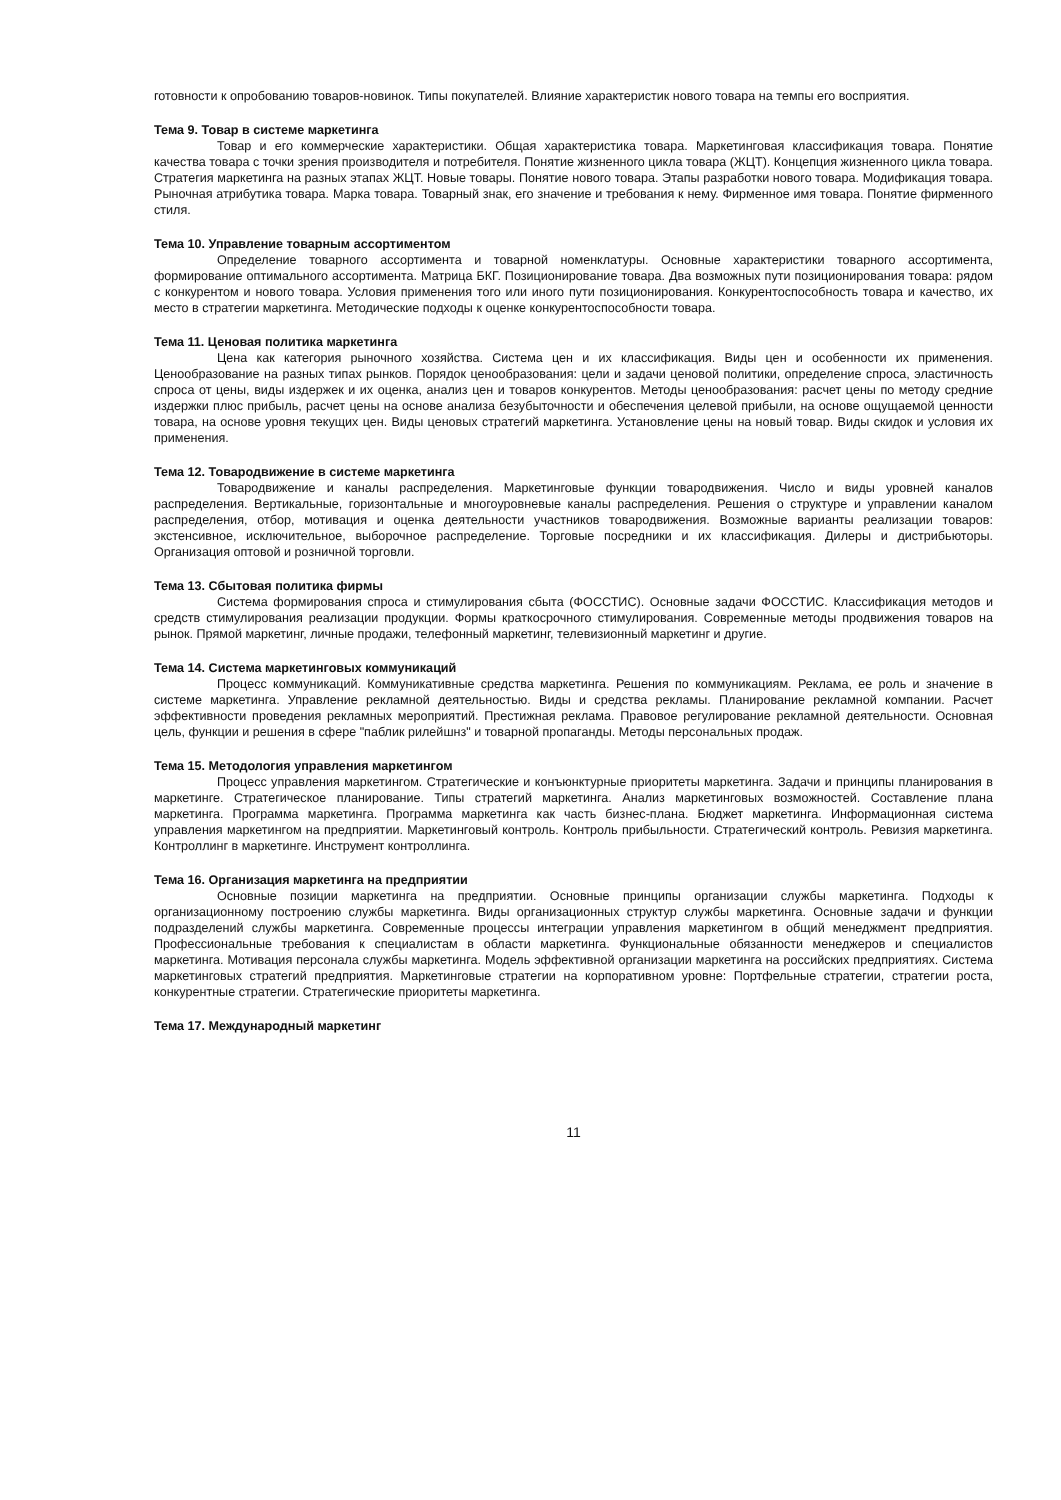готовности к опробованию товаров-новинок. Типы покупателей. Влияние характеристик нового товара на темпы его восприятия.
Тема 9. Товар в системе маркетинга
Товар и его коммерческие характеристики. Общая характеристика товара. Маркетинговая классификация товара. Понятие качества товара с точки зрения производителя и потребителя. Понятие жизненного цикла товара (ЖЦТ). Концепция жизненного цикла товара. Стратегия маркетинга на разных этапах ЖЦТ. Новые товары. Понятие нового товара. Этапы разработки нового товара. Модификация товара. Рыночная атрибутика товара. Марка товара. Товарный знак, его значение и требования к нему. Фирменное имя товара. Понятие фирменного стиля.
Тема 10. Управление товарным ассортиментом
Определение товарного ассортимента и товарной номенклатуры. Основные характеристики товарного ассортимента, формирование оптимального ассортимента. Матрица БКГ. Позиционирование товара. Два возможных пути позиционирования товара: рядом с конкурентом и нового товара. Условия применения того или иного пути позиционирования. Конкурентоспособность товара и качество, их место в стратегии маркетинга. Методические подходы к оценке конкурентоспособности товара.
Тема 11. Ценовая политика маркетинга
Цена как категория рыночного хозяйства. Система цен и их классификация. Виды цен и особенности их применения. Ценообразование на разных типах рынков. Порядок ценообразования: цели и задачи ценовой политики, определение спроса, эластичность спроса от цены, виды издержек и их оценка, анализ цен и товаров конкурентов. Методы ценообразования: расчет цены по методу средние издержки плюс прибыль, расчет цены на основе анализа безубыточности и обеспечения целевой прибыли, на основе ощущаемой ценности товара, на основе уровня текущих цен. Виды ценовых стратегий маркетинга. Установление цены на новый товар. Виды скидок и условия их применения.
Тема 12. Товародвижение в системе маркетинга
Товародвижение и каналы распределения. Маркетинговые функции товародвижения. Число и виды уровней каналов распределения. Вертикальные, горизонтальные и многоуровневые каналы распределения. Решения о структуре и управлении каналом распределения, отбор, мотивация и оценка деятельности участников товародвижения. Возможные варианты реализации товаров: экстенсивное, исключительное, выборочное распределение. Торговые посредники и их классификация. Дилеры и дистрибьюторы. Организация оптовой и розничной торговли.
Тема 13. Сбытовая политика фирмы
Система формирования спроса и стимулирования сбыта (ФОССТИС). Основные задачи ФОССТИС. Классификация методов и средств стимулирования реализации продукции. Формы краткосрочного стимулирования. Современные методы продвижения товаров на рынок. Прямой маркетинг, личные продажи, телефонный маркетинг, телевизионный маркетинг и другие.
Тема 14. Система маркетинговых коммуникаций
Процесс коммуникаций. Коммуникативные средства маркетинга. Решения по коммуникациям. Реклама, ее роль и значение в системе маркетинга. Управление рекламной деятельностью. Виды и средства рекламы. Планирование рекламной компании. Расчет эффективности проведения рекламных мероприятий. Престижная реклама. Правовое регулирование рекламной деятельности. Основная цель, функции и решения в сфере "паблик рилейшнз" и товарной пропаганды. Методы персональных продаж.
Тема 15. Методология управления маркетингом
Процесс управления маркетингом. Стратегические и конъюнктурные приоритеты маркетинга. Задачи и принципы планирования в маркетинге. Стратегическое планирование. Типы стратегий маркетинга. Анализ маркетинговых возможностей. Составление плана маркетинга. Программа маркетинга. Программа маркетинга как часть бизнес-плана. Бюджет маркетинга. Информационная система управления маркетингом на предприятии. Маркетинговый контроль. Контроль прибыльности. Стратегический контроль. Ревизия маркетинга. Контроллинг в маркетинге. Инструмент контроллинга.
Тема 16. Организация маркетинга на предприятии
Основные позиции маркетинга на предприятии. Основные принципы организации службы маркетинга. Подходы к организационному построению службы маркетинга. Виды организационных структур службы маркетинга. Основные задачи и функции подразделений службы маркетинга. Современные процессы интеграции управления маркетингом в общий менеджмент предприятия. Профессиональные требования к специалистам в области маркетинга. Функциональные обязанности менеджеров и специалистов маркетинга. Мотивация персонала службы маркетинга. Модель эффективной организации маркетинга на российских предприятиях. Система маркетинговых стратегий предприятия. Маркетинговые стратегии на корпоративном уровне: Портфельные стратегии, стратегии роста, конкурентные стратегии. Стратегические приоритеты маркетинга.
Тема 17. Международный маркетинг
11